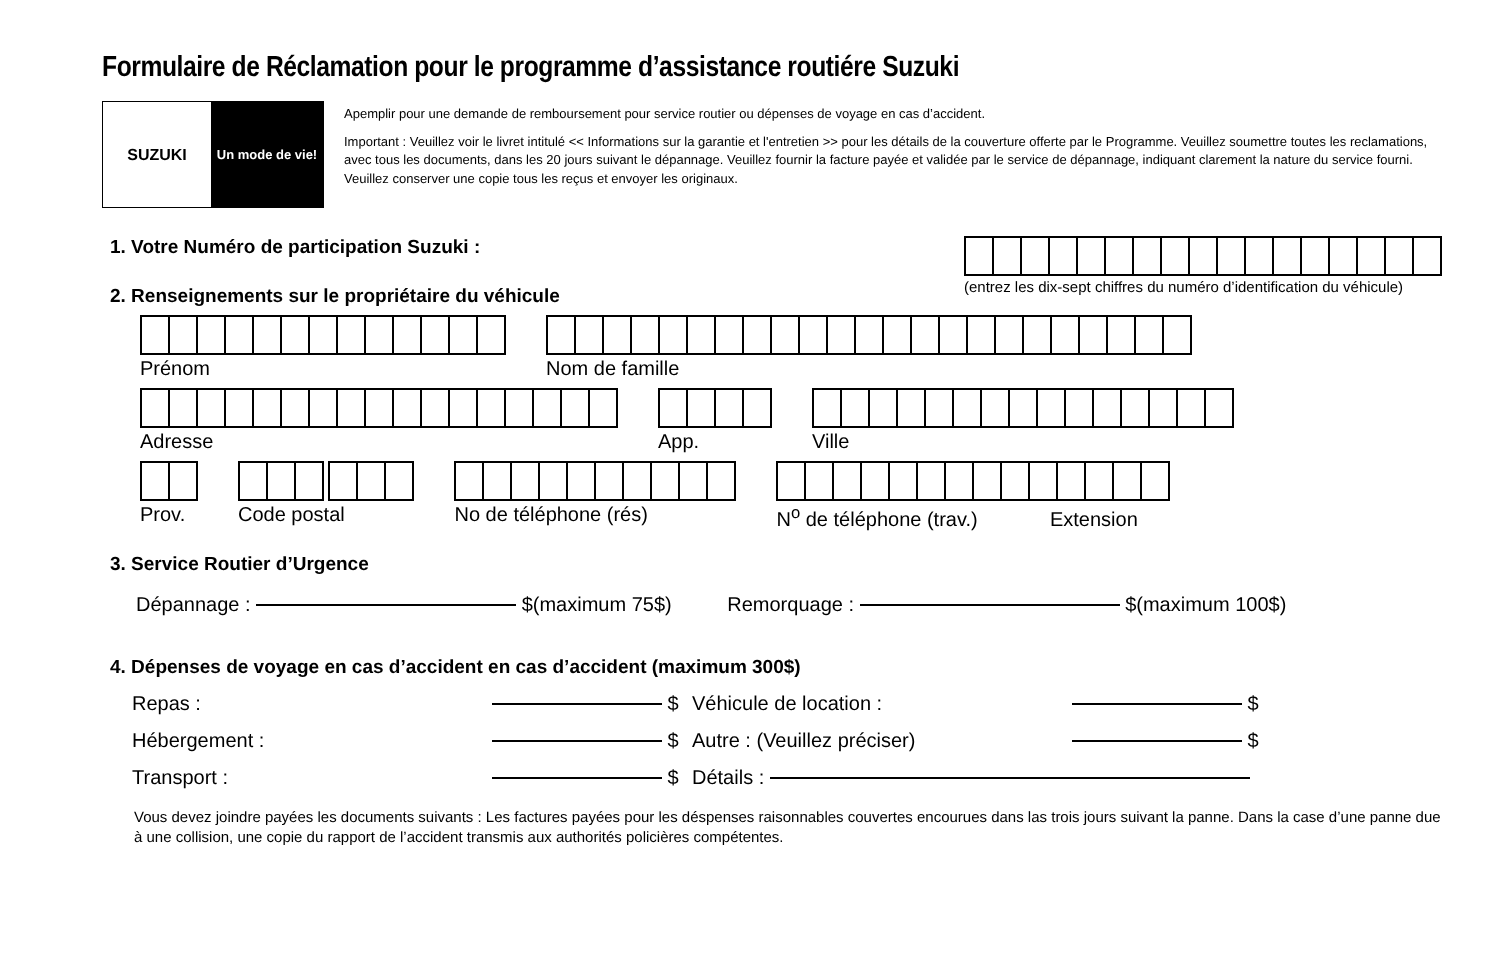Formulaire de Réclamation pour le programme d’assistance routiére Suzuki
SUZUKI
Un mode de vie!
Apemplir pour une demande de remboursement pour service routier ou dépenses de voyage en cas d’accident.
Important : Veuillez voir le livret intitulé << Informations sur la garantie et l'entretien >> pour les détails de la couverture offerte par le Programme. Veuillez soumettre toutes les reclamations, avec tous les documents, dans les 20 jours suivant le dépannage. Veuillez fournir la facture payée et validée par le service de dépannage, indiquant clarement la nature du service fourni. Veuillez conserver une copie tous les reçus et envoyer les originaux.
1. Votre Numéro de participation Suzuki :
(entrez les dix-sept chiffres du numéro d’identification du véhicule)
2. Renseignements sur le propriétaire du véhicule
Prénom Nom de famille
Adresse App. Ville
Prov. Code postal No de téléphone (rés) N<sup>o</sup> de téléphone (trav.) Extension
3. Service Routier d’Urgence
Dépannage : $(maximum 75$) Remorquage : $(maximum 100$)
4. Dépenses de voyage en cas d’accident en cas d’accident (maximum 300$)
Repas :
$
Véhicule de location :
$
Hébergement :
$
Autre : (Veuillez préciser)
$
Transport :
$
Détails :
Vous devez joindre payées les documents suivants : Les factures payées pour les déspenses raisonnables couvertes encourues dans las trois jours suivant la panne. Dans la case d’une panne due à une collision, une copie du rapport de l’accident transmis aux authorités policières compétentes.